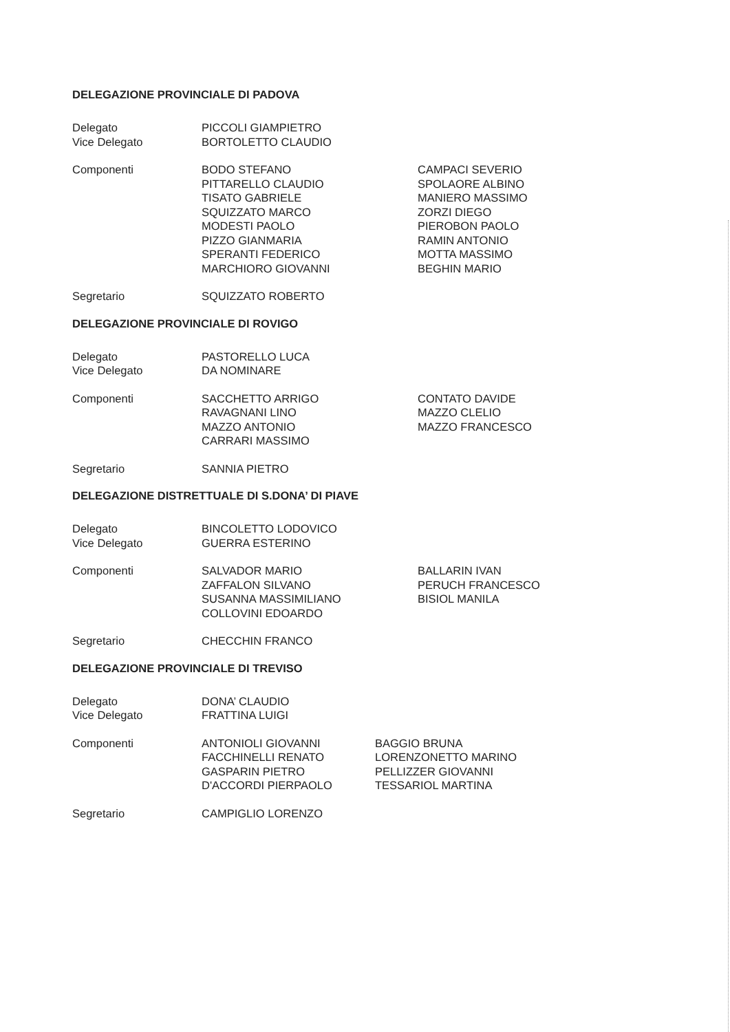DELEGAZIONE PROVINCIALE DI PADOVA
Delegato PICCOLI GIAMPIETRO
Vice Delegato BORTOLETTO CLAUDIO
Componenti BODO STEFANO
PITTARELLO CLAUDIO
TISATO GABRIELE
SQUIZZATO MARCO
MODESTI PAOLO
PIZZO GIANMARIA
SPERANTI FEDERICO
MARCHIORO GIOVANNI
CAMPACI SEVERIO
SPOLAORE ALBINO
MANIERO MASSIMO
ZORZI DIEGO
PIEROBON PAOLO
RAMIN ANTONIO
MOTTA MASSIMO
BEGHIN MARIO
Segretario SQUIZZATO ROBERTO
DELEGAZIONE PROVINCIALE DI ROVIGO
Delegato PASTORELLO LUCA
Vice Delegato DA NOMINARE
Componenti SACCHETTO ARRIGO
RAVAGNANI LINO
MAZZO ANTONIO
CARRARI MASSIMO
CONTATO DAVIDE
MAZZO CLELIO
MAZZO FRANCESCO
Segretario SANNIA PIETRO
DELEGAZIONE DISTRETTUALE DI S.DONA’ DI PIAVE
Delegato BINCOLETTO LODOVICO
Vice Delegato GUERRA ESTERINO
Componenti SALVADOR MARIO
ZAFFALON SILVANO
SUSANNA MASSIMILIANO
COLLOVINI EDOARDO
BALLARIN IVAN
PERUCH FRANCESCO
BISIOL MANILA
Segretario CHECCHIN FRANCO
DELEGAZIONE PROVINCIALE DI TREVISO
Delegato DONA’ CLAUDIO
Vice Delegato FRATTINA LUIGI
Componenti ANTONIOLI GIOVANNI
FACCHINELLI RENATO
GASPARIN PIETRO
D'ACCORDI PIERPAOLO
BAGGIO BRUNA
LORENZONETTO MARINO
PELLIZZER GIOVANNI
TESSARIOL MARTINA
Segretario CAMPIGLIO LORENZO